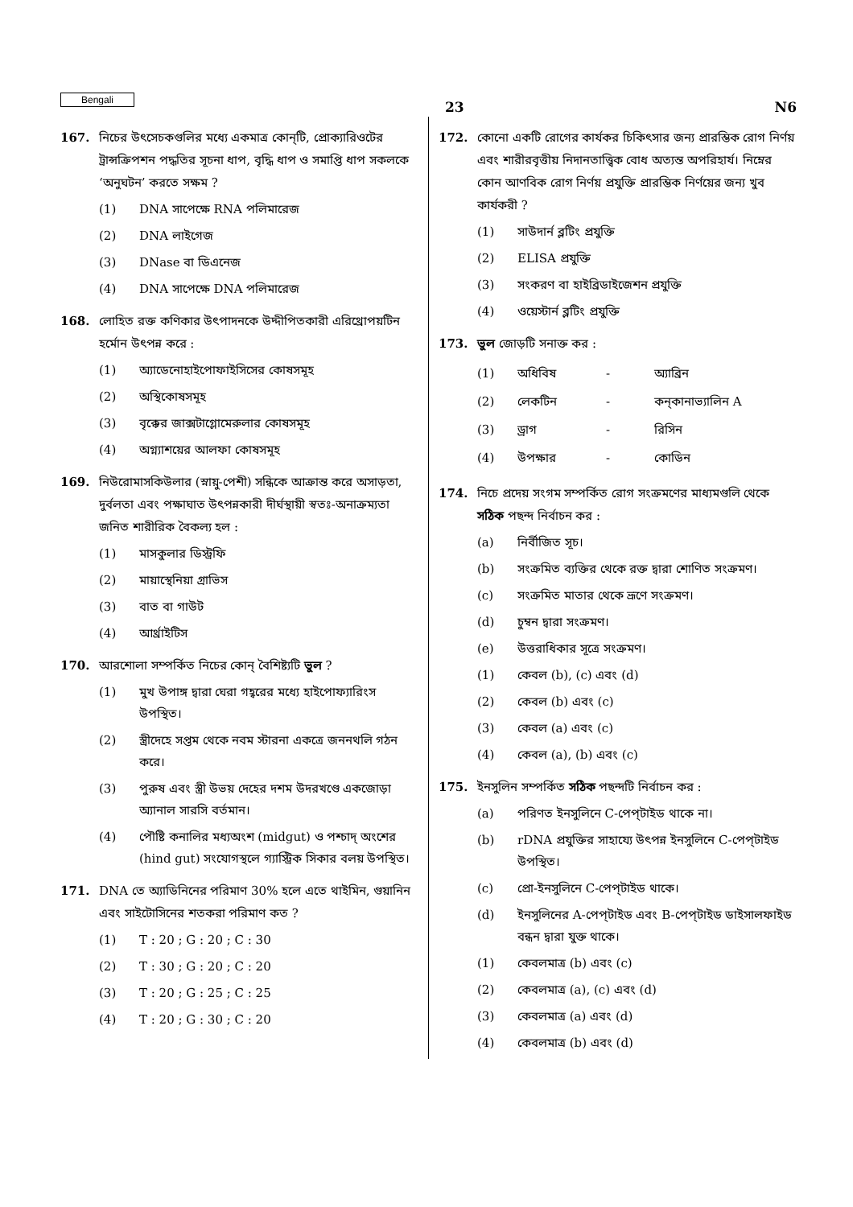Bengali 23 N6
167. নিচের উৎসেচকগুলির মধ্যে একমাত্র কোন্‌টি, প্রোক্যারিওটের ট্রান্সক্রিপশন পদ্ধতির সূচনা ধাপ, বৃদ্ধি ধাপ ও সমাপ্তি ধাপ সকলকে ‘অনুঘটন’ করতে সক্ষম ?
(1) DNA সাপেক্ষে RNA পলিমারেজ
(2) DNA লাইগেজ
(3) DNase বা ডিএনেজ
(4) DNA সাপেক্ষে DNA পলিমারেজ
168. লোহিত রক্ত কণিকার উৎপাদনকে উদ্দীপিতকারী এরিথ্রোপয়টিন হর্মোন উৎপন্ন করে :
(1) অ্যাডেনোহাইপোফাইসিসের কোষসমূহ
(2) অস্থিকোষসমূহ
(3) বৃক্কের জাক্সটাগ্লোমেরুলার কোষসমূহ
(4) অগ্ন্যাশয়ের আলফা কোষসমূহ
169. নিউরোমাসকিউলার (স্নায়ু-পেশী) সন্ধিকে আক্রান্ত করে অসাড়তা, দুর্বলতা এবং পক্ষাঘাত উৎপন্নকারী দীর্ঘস্থায়ী স্বতঃ-অনাক্রম্যতা জনিত শারীরিক বৈকল্য হল :
(1) মাসকুলার ডিস্ট্রফি
(2) মায়াস্থেনিয়া গ্রাভিস
(3) বাত বা গাউট
(4) আর্থ্রাইটিস
170. আরশোলা সম্পর্কিত নিচের কোন্ বৈশিষ্ট্যটি ভুল ?
(1) মুখ উপাঙ্গ দ্বারা ঘেরা গহ্বরের মধ্যে হাইপোফ্যারিংস উপস্থিত।
(2) স্ত্রীদেহে সপ্তম থেকে নবম স্টারনা একত্রে জননথলি গঠন করে।
(3) পুরুষ এবং স্ত্রী উভয় দেহের দশম উদরখণ্ডে একজোড়া অ্যানাল সারসি বর্তমান।
(4) পৌষ্টি কনালির মধ্যঅংশ (midgut) ও পশ্চাদ্ অংশের (hind gut) সংযোগস্থলে গ্যাস্ট্রিক সিকার বলয় উপস্থিত।
171. DNA তে অ্যাডিনিনের পরিমাণ 30% হলে এতে থাইমিন, গুয়ানিন এবং সাইটোসিনের শতকরা পরিমাণ কত ?
(1) T : 20 ; G : 20 ; C : 30
(2) T : 30 ; G : 20 ; C : 20
(3) T : 20 ; G : 25 ; C : 25
(4) T : 20 ; G : 30 ; C : 20
172. কোনো একটি রোগের কার্যকর চিকিৎসার জন্য প্রারম্ভিক রোগ নির্ণয় এবং শারীরবৃত্তীয় নিদানতাত্ত্বিক বোধ অত্যন্ত অপরিহার্য। নিম্নের কোন আণবিক রোগ নির্ণয় প্রযুক্তি প্রারম্ভিক নির্ণয়ের জন্য খুব কার্যকরী ?
(1) সাউদার্ন ব্লটিং প্রযুক্তি
(2) ELISA প্রযুক্তি
(3) সংকরণ বা হাইব্রিডাইজেশন প্রযুক্তি
(4) ওয়েস্টার্ন ব্লটিং প্রযুক্তি
173. ভুল জোড়টি সনাক্ত কর :
| (1) | অধিবিষ | - | অ্যাব্রিন |
| (2) | লেকটিন | - | কন্‌কানাভ্যালিন A |
| (3) | ড্রাগ | - | রিসিন |
| (4) | উপক্ষার | - | কোডিন |
174. নিচে প্রদেয় সংগম সম্পর্কিত রোগ সংক্রমণের মাধ্যমগুলি থেকে সঠিক পছন্দ নির্বাচন কর :
(a) নির্বীজিত সূচ।
(b) সংক্রমিত ব্যক্তির থেকে রক্ত দ্বারা শোণিত সংক্রমণ।
(c) সংক্রমিত মাতার থেকে ভ্রূণে সংক্রমণ।
(d) চুম্বন দ্বারা সংক্রমণ।
(e) উত্তরাধিকার সূত্রে সংক্রমণ।
(1) কেবল (b), (c) এবং (d)
(2) কেবল (b) এবং (c)
(3) কেবল (a) এবং (c)
(4) কেবল (a), (b) এবং (c)
175. ইনসুলিন সম্পর্কিত সঠিক পছন্দটি নির্বাচন কর :
(a) পরিণত ইনসুলিনে C-পেপ্‌টাইড থাকে না।
(b) rDNA প্রযুক্তির সাহায্যে উৎপন্ন ইনসুলিনে C-পেপ্‌টাইড উপস্থিত।
(c) প্রো-ইনসুলিনে C-পেপ্‌টাইড থাকে।
(d) ইনসুলিনের A-পেপ্‌টাইড এবং B-পেপ্‌টাইড ডাইসালফাইড বন্ধন দ্বারা যুক্ত থাকে।
(1) কেবলমাত্র (b) এবং (c)
(2) কেবলমাত্র (a), (c) এবং (d)
(3) কেবলমাত্র (a) এবং (d)
(4) কেবলমাত্র (b) এবং (d)